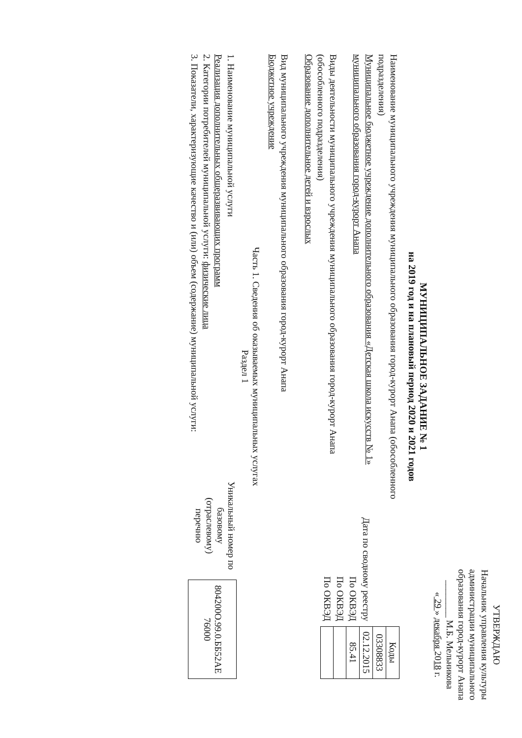УТВЕРЖДАЮ
Начальник управления культуры администрации муниципального образования город-курорт Анапа
________ М.Б. Мельникова
« 29 » декабря 2018 г.
МУНИЦИПАЛЬНОЕ ЗАДАНИЕ № 1
на 2019 год и на плановый период 2020 и 2021 годов
Наименование муниципального учреждения муниципального образования город-курорт Анапа (обособленного подразделения)
Муниципальное бюджетное учреждение дополнительного образования «Детская школа искусств № 1» муниципального образования город-курорт Анапа
Виды деятельности муниципального учреждения муниципального образования город-курорт Анапа (обособленного подразделения)
Образование дополнительное детей и взрослых
Вид муниципального учреждения муниципального образования город-курорт Анапа
Бюджетное учреждение
| | Коды |
| | 03308833 |
| Дата по сводному реестру | 02.12.2015 |
| По ОКВЭД | 85.41 |
| По ОКВЭД | |
| По ОКВЭД | |
Часть 1. Сведения об оказываемых муниципальных услугах
Раздел 1
1. Наименование муниципальной услуги
Реализация дополнительных общеразвивающих программ
2. Категории потребителей муниципальной услуги: физические лица
3. Показатели, характеризующие качество и (или) объем (содержание) муниципальной услуги:
Уникальный номер по базовому (отраслевому) перечню
| 804200О.99.0.ББ52АЕ 76000 |